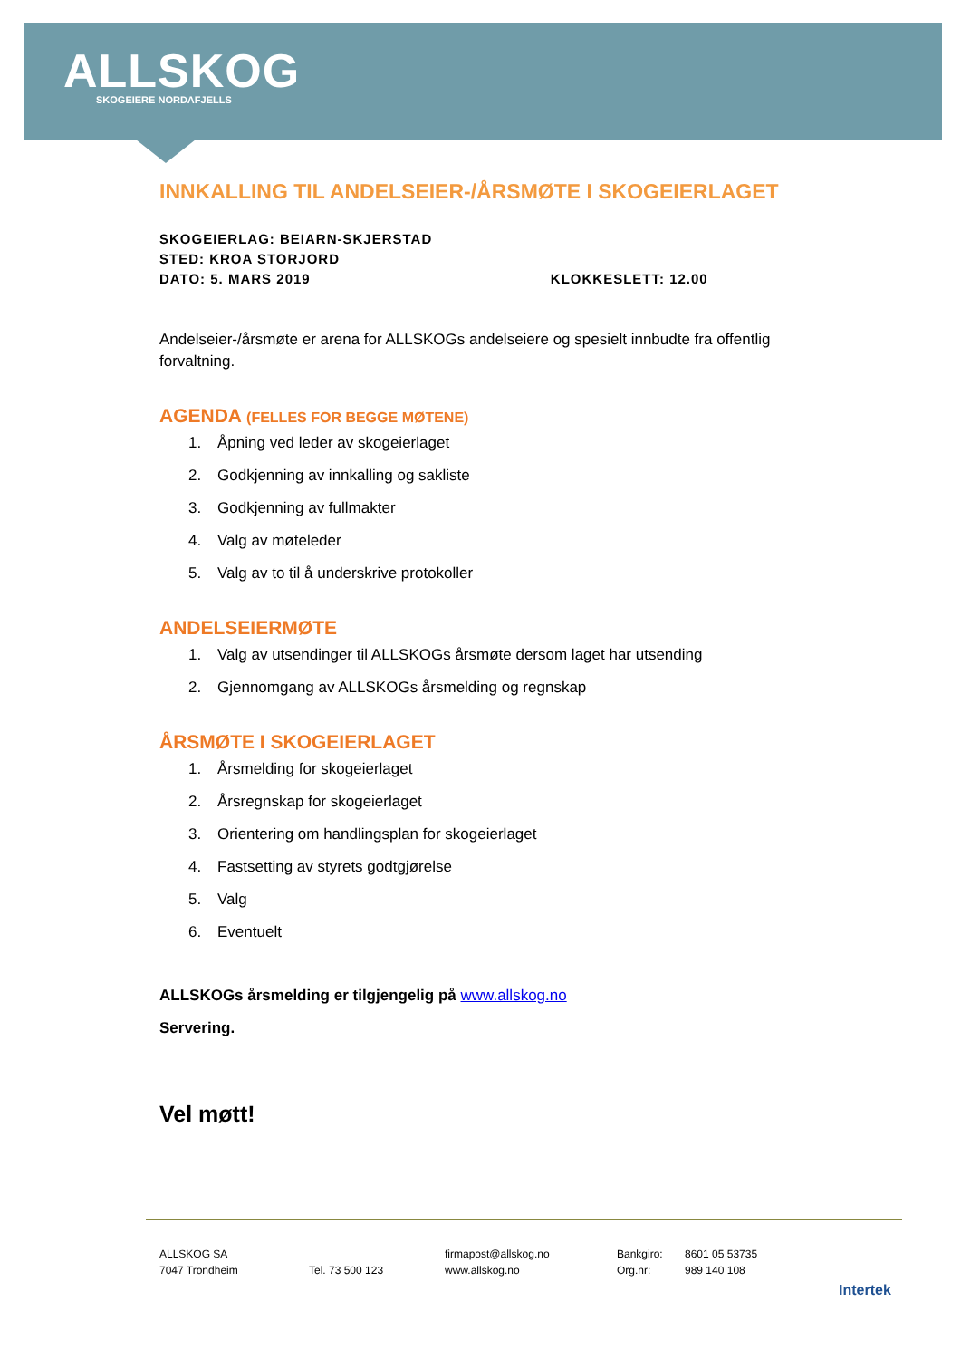ALLSKOG
SKOGEIERE NORDAFJELLS
INNKALLING TIL ANDELSEIER-/ÅRSMØTE I SKOGEIERLAGET
SKOGEIERLAG: BEIARN-SKJERSTAD
STED: KROA STORJORD
DATO: 5. MARS 2019 KLOKKESLETT: 12.00
Andelseier-/årsmøte er arena for ALLSKOGs andelseiere og spesielt innbudte fra offentlig forvaltning.
AGENDA (FELLES FOR BEGGE MØTENE)
1. Åpning ved leder av skogeierlaget
2. Godkjenning av innkalling og sakliste
3. Godkjenning av fullmakter
4. Valg av møteleder
5. Valg av to til å underskrive protokoller
ANDELSEIERMØTE
1. Valg av utsendinger til ALLSKOGs årsmøte dersom laget har utsending
2. Gjennomgang av ALLSKOGs årsmelding og regnskap
ÅRSMØTE I SKOGEIERLAGET
1. Årsmelding for skogeierlaget
2. Årsregnskap for skogeierlaget
3. Orientering om handlingsplan for skogeierlaget
4. Fastsetting av styrets godtgjørelse
5. Valg
6. Eventuelt
ALLSKOGs årsmelding er tilgjengelig på www.allskog.no
Servering.
Vel møtt!
ALLSKOG SA
7047 Trondheim
Tel. 73 500 123 firmapost@allskog.no
www.allskog.no
Bankgiro:
Org.nr:
8601 05 53735
989 140 108
Intertek